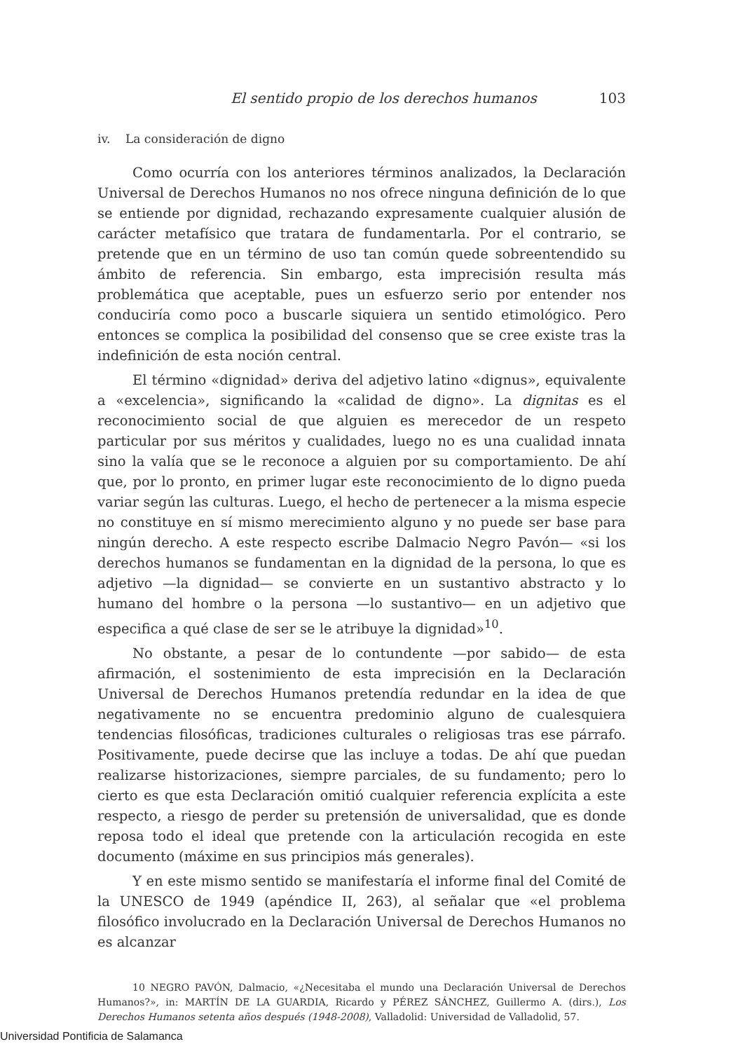El sentido propio de los derechos humanos 103
iv. La consideración de digno
Como ocurría con los anteriores términos analizados, la Declaración Universal de Derechos Humanos no nos ofrece ninguna definición de lo que se entiende por dignidad, rechazando expresamente cualquier alusión de carácter metafísico que tratara de fundamentarla. Por el contrario, se pretende que en un término de uso tan común quede sobreentendido su ámbito de referencia. Sin embargo, esta imprecisión resulta más problemática que aceptable, pues un esfuerzo serio por entender nos conduciría como poco a buscarle siquiera un sentido etimológico. Pero entonces se complica la posibilidad del consenso que se cree existe tras la indefinición de esta noción central.
El término «dignidad» deriva del adjetivo latino «dignus», equivalente a «excelencia», significando la «calidad de digno». La dignitas es el reconocimiento social de que alguien es merecedor de un respeto particular por sus méritos y cualidades, luego no es una cualidad innata sino la valía que se le reconoce a alguien por su comportamiento. De ahí que, por lo pronto, en primer lugar este reconocimiento de lo digno pueda variar según las culturas. Luego, el hecho de pertenecer a la misma especie no constituye en sí mismo merecimiento alguno y no puede ser base para ningún derecho. A este respecto escribe Dalmacio Negro Pavón— «si los derechos humanos se fundamentan en la dignidad de la persona, lo que es adjetivo —la dignidad— se convierte en un sustantivo abstracto y lo humano del hombre o la persona —lo sustantivo— en un adjetivo que especifica a qué clase de ser se le atribuye la dignidad»<sup>10</sup>.
No obstante, a pesar de lo contundente —por sabido— de esta afirmación, el sostenimiento de esta imprecisión en la Declaración Universal de Derechos Humanos pretendía redundar en la idea de que negativamente no se encuentra predominio alguno de cualesquiera tendencias filosóficas, tradiciones culturales o religiosas tras ese párrafo. Positivamente, puede decirse que las incluye a todas. De ahí que puedan realizarse historizaciones, siempre parciales, de su fundamento; pero lo cierto es que esta Declaración omitió cualquier referencia explícita a este respecto, a riesgo de perder su pretensión de universalidad, que es donde reposa todo el ideal que pretende con la articulación recogida en este documento (máxime en sus principios más generales).
Y en este mismo sentido se manifestaría el informe final del Comité de la UNESCO de 1949 (apéndice II, 263), al señalar que «el problema filosófico involucrado en la Declaración Universal de Derechos Humanos no es alcanzar
10 NEGRO PAVÓN, Dalmacio, «¿Necesitaba el mundo una Declaración Universal de Derechos Humanos?», in: MARTÍN DE LA GUARDIA, Ricardo y PÉREZ SÁNCHEZ, Guillermo A. (dirs.), Los Derechos Humanos setenta años después (1948-2008), Valladolid: Universidad de Valladolid, 57.
Universidad Pontificia de Salamanca